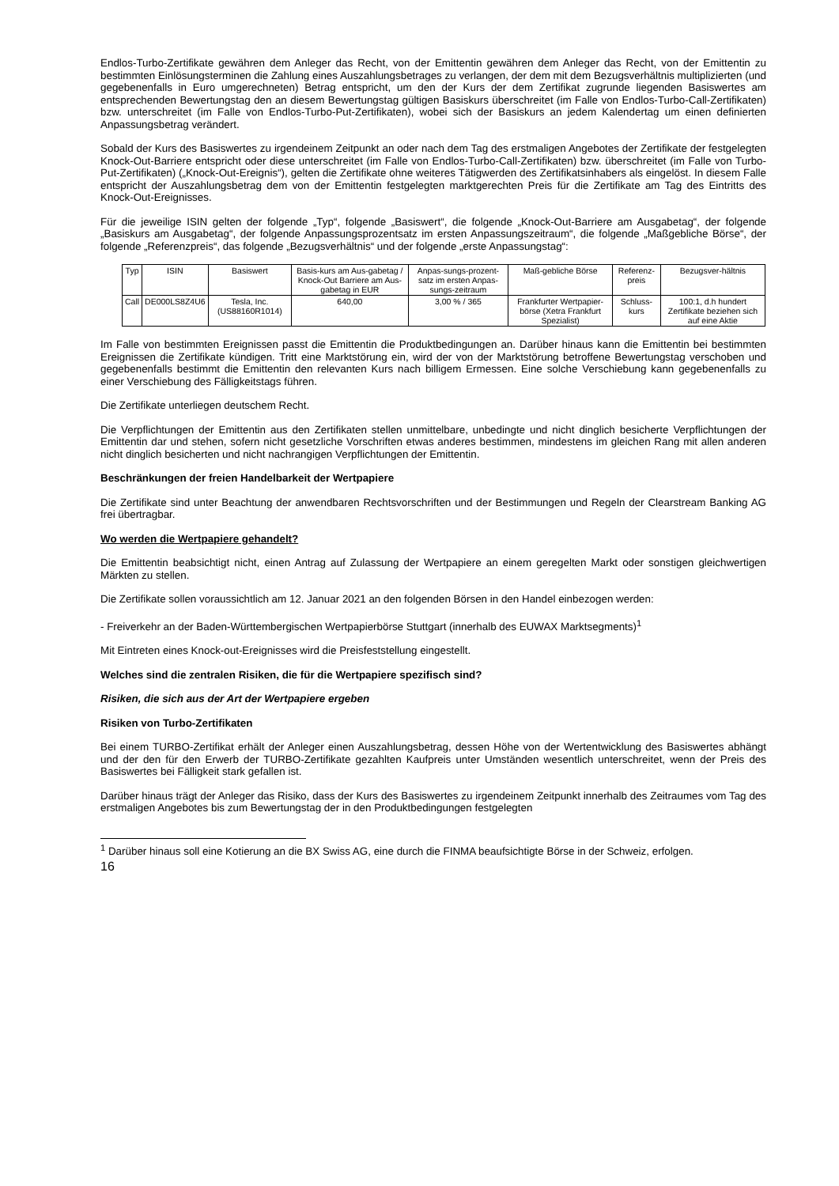Endlos-Turbo-Zertifikate gewähren dem Anleger das Recht, von der Emittentin gewähren dem Anleger das Recht, von der Emittentin zu bestimmten Einlösungsterminen die Zahlung eines Auszahlungsbetrages zu verlangen, der dem mit dem Bezugsverhältnis multiplizierten (und gegebenenfalls in Euro umgerechneten) Betrag entspricht, um den der Kurs der dem Zertifikat zugrunde liegenden Basiswertes am entsprechenden Bewertungstag den an diesem Bewertungstag gültigen Basiskurs überschreitet (im Falle von Endlos-Turbo-Call-Zertifikaten) bzw. unterschreitet (im Falle von Endlos-Turbo-Put-Zertifikaten), wobei sich der Basiskurs an jedem Kalendertag um einen definierten Anpassungsbetrag verändert.
Sobald der Kurs des Basiswertes zu irgendeinem Zeitpunkt an oder nach dem Tag des erstmaligen Angebotes der Zertifikate der festgelegten Knock-Out-Barriere entspricht oder diese unterschreitet (im Falle von Endlos-Turbo-Call-Zertifikaten) bzw. überschreitet (im Falle von Turbo-Put-Zertifikaten) („Knock-Out-Ereignis“), gelten die Zertifikate ohne weiteres Tätigwerden des Zertifikatsinhabers als eingelöst. In diesem Falle entspricht der Auszahlungsbetrag dem von der Emittentin festgelegten marktgerechten Preis für die Zertifikate am Tag des Eintritts des Knock-Out-Ereignisses.
Für die jeweilige ISIN gelten der folgende „Typ“, folgende „Basiswert“, die folgende „Knock-Out-Barriere am Ausgabetag“, der folgende „Basiskurs am Ausgabetag“, der folgende Anpassungsprozentsatz im ersten Anpassungszeitraum“, die folgende „Maßgebliche Börse“, der folgende „Referenzpreis“, das folgende „Bezugsverhältnis“ und der folgende „erste Anpassungstag“:
| Typ | ISIN | Basiswert | Basis-kurs am Aus-gabetag / Knock-Out Barriere am Aus-gabetag in EUR | Anpas-sungs-prozent-satz im ersten Anpas-sungs-zeitraum | Maß-gebliche Börse | Referenz-preis | Bezugsver-hältnis |
| Call | DE000LS8Z4U6 | Tesla, Inc. (US88160R1014) | 640,00 | 3,00 % / 365 | Frankfurter Wertpapier-börse (Xetra Frankfurt Spezialist) | Schluss-kurs | 100:1, d.h hundert Zertifikate beziehen sich auf eine Aktie |
Im Falle von bestimmten Ereignissen passt die Emittentin die Produktbedingungen an. Darüber hinaus kann die Emittentin bei bestimmten Ereignissen die Zertifikate kündigen. Tritt eine Marktstörung ein, wird der von der Marktstörung betroffene Bewertungstag verschoben und gegebenenfalls bestimmt die Emittentin den relevanten Kurs nach billigem Ermessen. Eine solche Verschiebung kann gegebenenfalls zu einer Verschiebung des Fälligkeitstags führen.
Die Zertifikate unterliegen deutschem Recht.
Die Verpflichtungen der Emittentin aus den Zertifikaten stellen unmittelbare, unbedingte und nicht dinglich besicherte Verpflichtungen der Emittentin dar und stehen, sofern nicht gesetzliche Vorschriften etwas anderes bestimmen, mindestens im gleichen Rang mit allen anderen nicht dinglich besicherten und nicht nachrangigen Verpflichtungen der Emittentin.
Beschränkungen der freien Handelbarkeit der Wertpapiere
Die Zertifikate sind unter Beachtung der anwendbaren Rechtsvorschriften und der Bestimmungen und Regeln der Clearstream Banking AG frei übertragbar.
Wo werden die Wertpapiere gehandelt?
Die Emittentin beabsichtigt nicht, einen Antrag auf Zulassung der Wertpapiere an einem geregelten Markt oder sonstigen gleichwertigen Märkten zu stellen.
Die Zertifikate sollen voraussichtlich am 12. Januar 2021 an den folgenden Börsen in den Handel einbezogen werden:
- Freiverkehr an der Baden-Württembergischen Wertpapierbörse Stuttgart (innerhalb des EUWAX Marktsegments)<sup>1</sup>
Mit Eintreten eines Knock-out-Ereignisses wird die Preisfeststellung eingestellt.
Welches sind die zentralen Risiken, die für die Wertpapiere spezifisch sind?
Risiken, die sich aus der Art der Wertpapiere ergeben
Risiken von Turbo-Zertifikaten
Bei einem TURBO-Zertifikat erhält der Anleger einen Auszahlungsbetrag, dessen Höhe von der Wertentwicklung des Basiswertes abhängt und der den für den Erwerb der TURBO-Zertifikate gezahlten Kaufpreis unter Umständen wesentlich unterschreitet, wenn der Preis des Basiswertes bei Fälligkeit stark gefallen ist.
Darüber hinaus trägt der Anleger das Risiko, dass der Kurs des Basiswertes zu irgendeinem Zeitpunkt innerhalb des Zeitraumes vom Tag des erstmaligen Angebotes bis zum Bewertungstag der in den Produktbedingungen festgelegten
<sup>1</sup> Darüber hinaus soll eine Kotierung an die BX Swiss AG, eine durch die FINMA beaufsichtigte Börse in der Schweiz, erfolgen.
16